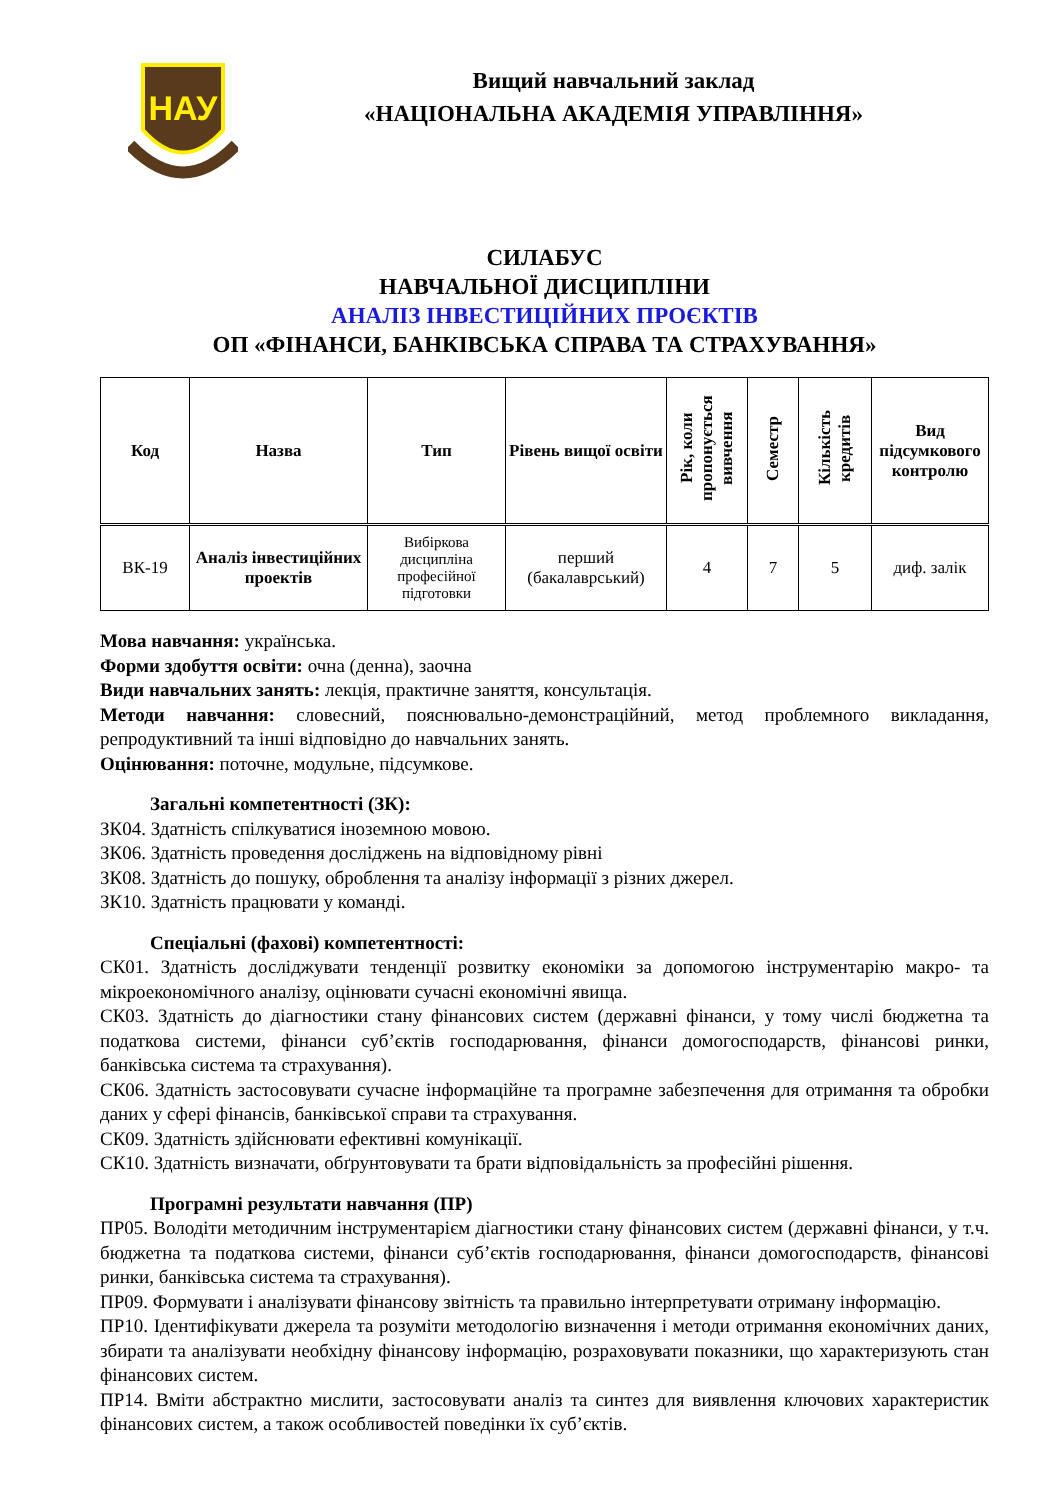НАУ
Вищий навчальний заклад
«НАЦІОНАЛЬНА АКАДЕМІЯ УПРАВЛІННЯ»
СИЛАБУС
НАВЧАЛЬНОЇ ДИСЦИПЛІНИ
АНАЛІЗ ІНВЕСТИЦІЙНИХ ПРОЄКТІВ
ОП «ФІНАНСИ, БАНКІВСЬКА СПРАВА ТА СТРАХУВАННЯ»
| Код | Назва | Тип | Рівень вищої освіти | Рік, коли пропонується вивчення | Семестр | Кількість кредитів | Вид підсумкового контролю |
| --- | --- | --- | --- | --- | --- | --- | --- |
| ВК-19 | Аналіз інвестиційних проектів | Вибіркова дисципліна професійної підготовки | перший (бакалаврський) | 4 | 7 | 5 | диф. залік |
Мова навчання: українська.
Форми здобуття освіти: очна (денна), заочна
Види навчальних занять: лекція, практичне заняття, консультація.
Методи навчання: словесний, пояснювально-демонстраційний, метод проблемного викладання, репродуктивний та інші відповідно до навчальних занять.
Оцінювання: поточне, модульне, підсумкове.
Загальні компетентності (ЗК):
ЗК04. Здатність спілкуватися іноземною мовою.
ЗК06. Здатність проведення досліджень на відповідному рівні
ЗК08. Здатність до пошуку, оброблення та аналізу інформації з різних джерел.
ЗК10. Здатність працювати у команді.
Спеціальні (фахові) компетентності:
СК01. Здатність досліджувати тенденції розвитку економіки за допомогою інструментарію макро- та мікроекономічного аналізу, оцінювати сучасні економічні явища.
СК03. Здатність до діагностики стану фінансових систем (державні фінанси, у тому числі бюджетна та податкова системи, фінанси суб’єктів господарювання, фінанси домогосподарств, фінансові ринки, банківська система та страхування).
СК06. Здатність застосовувати сучасне інформаційне та програмне забезпечення для отримання та обробки даних у сфері фінансів, банківської справи та страхування.
СК09. Здатність здійснювати ефективні комунікації.
СК10. Здатність визначати, обґрунтовувати та брати відповідальність за професійні рішення.
Програмні результати навчання (ПР)
ПР05. Володіти методичним інструментарієм діагностики стану фінансових систем (державні фінанси, у т.ч. бюджетна та податкова системи, фінанси суб’єктів господарювання, фінанси домогосподарств, фінансові ринки, банківська система та страхування).
ПР09. Формувати і аналізувати фінансову звітність та правильно інтерпретувати отриману інформацію.
ПР10. Ідентифікувати джерела та розуміти методологію визначення і методи отримання економічних даних, збирати та аналізувати необхідну фінансову інформацію, розраховувати показники, що характеризують стан фінансових систем.
ПР14. Вміти абстрактно мислити, застосовувати аналіз та синтез для виявлення ключових характеристик фінансових систем, а також особливостей поведінки їх суб’єктів.